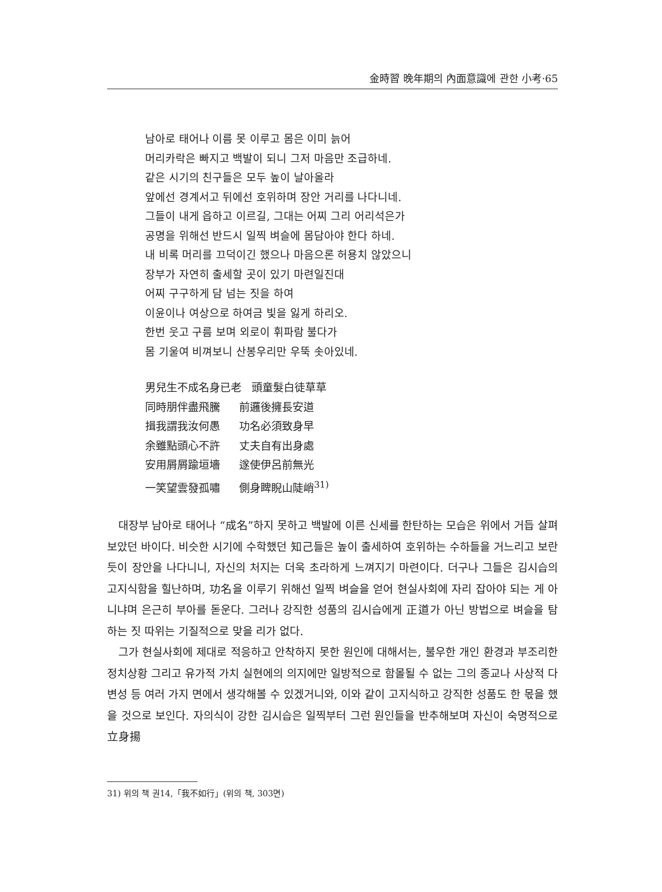金時習 晩年期의 內面意識에 관한 小考·65
남아로 태어나 이름 못 이루고 몸은 이미 늙어
머리카락은 빠지고 백발이 되니 그저 마음만 조급하네.
같은 시기의 친구들은 모두 높이 날아올라
앞에선 경계서고 뒤에선 호위하며 장안 거리를 나다니네.
그들이 내게 읍하고 이르길, 그대는 어찌 그리 어리석은가
공명을 위해선 반드시 일찍 벼슬에 몸담아야 한다 하네.
내 비록 머리를 끄덕이긴 했으나 마음으론 허용치 않았으니
장부가 자연히 출세할 곳이 있기 마련일진대
어찌 구구하게 담 넘는 짓을 하여
이윤이나 여상으로 하여금 빛을 잃게 하리오.
한번 웃고 구름 보며 외로이 휘파람 불다가
몸 기울여 비껴보니 산봉우리만 우뚝 솟아있네.
男兒生不成名身已老 頭童髮白徒草草
同時朋伴盡飛騰 前邏後擁長安道
揖我謂我汝何愚 功名必須致身早
余雖點頭心不許 丈夫自有出身處
安用屑屑踰垣墻 遂使伊呂前無光
一笑望雲發孤嘯 側身睥睨山陡峭<sup>31)</sup>
대장부 남아로 태어나 “成名”하지 못하고 백발에 이른 신세를 한탄하는 모습은 위에서 거듭 살펴보았던 바이다. 비슷한 시기에 수학했던 知己들은 높이 출세하여 호위하는 수하들을 거느리고 보란 듯이 장안을 나다니니, 자신의 처지는 더욱 초라하게 느껴지기 마련이다. 더구나 그들은 김시습의 고지식함을 힐난하며, 功名을 이루기 위해선 일찍 벼슬을 얻어 현실사회에 자리 잡아야 되는 게 아니냐며 은근히 부아를 돋운다. 그러나 강직한 성품의 김시습에게 正道가 아닌 방법으로 벼슬을 탐하는 짓 따위는 기질적으로 맞을 리가 없다.
그가 현실사회에 제대로 적응하고 안착하지 못한 원인에 대해서는, 불우한 개인 환경과 부조리한 정치상황 그리고 유가적 가치 실현에의 의지에만 일방적으로 함몰될 수 없는 그의 종교나 사상적 다변성 등 여러 가지 면에서 생각해볼 수 있겠거니와, 이와 같이 고지식하고 강직한 성품도 한 몫을 했을 것으로 보인다. 자의식이 강한 김시습은 일찍부터 그런 원인들을 반추해보며 자신이 숙명적으로 立身揚
31) 위의 책 권14,「我不如行」(위의 책, 303면)